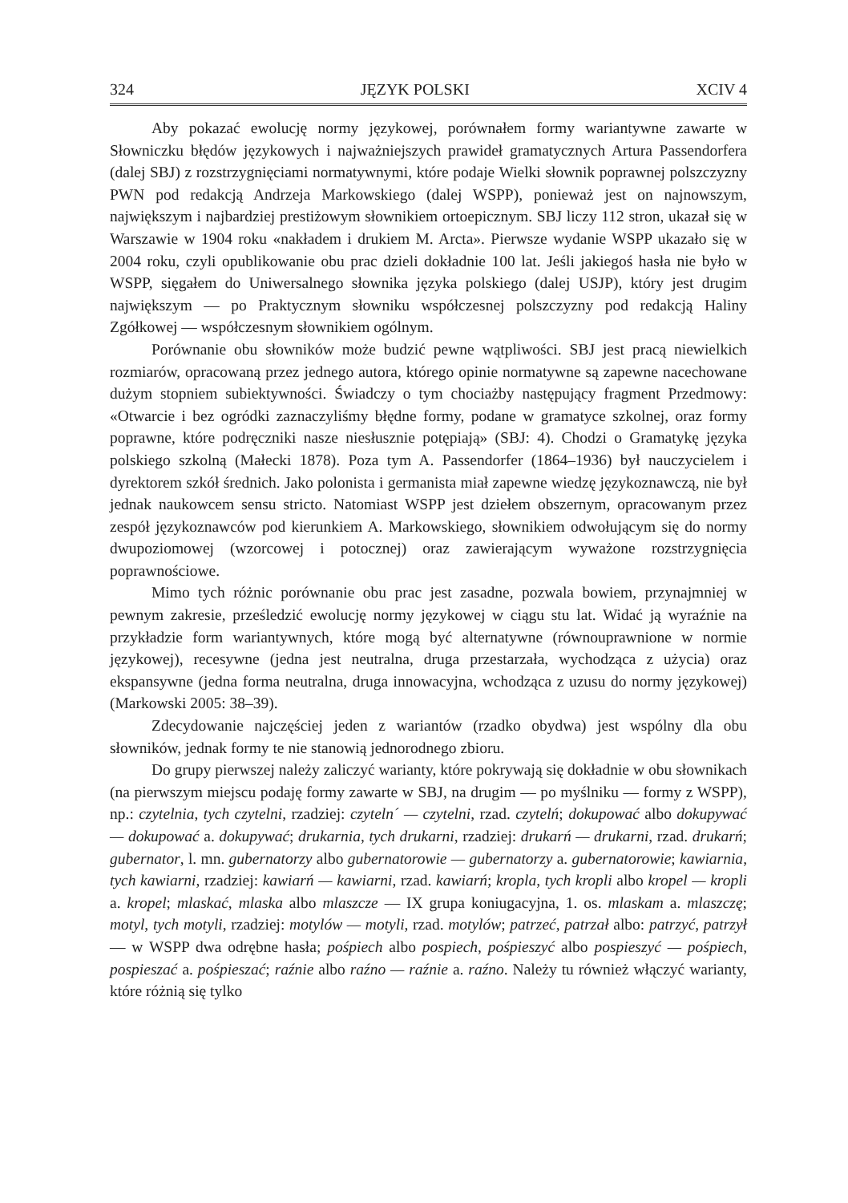324 JĘZYK POLSKI XCIV 4
Aby pokazać ewolucję normy językowej, porównałem formy wariantywne zawarte w Słowniczku błędów językowych i najważniejszych prawideł gramatycznych Artura Passendorfera (dalej SBJ) z rozstrzygnięciami normatywnymi, które podaje Wielki słownik poprawnej polszczyzny PWN pod redakcją Andrzeja Markowskiego (dalej WSPP), ponieważ jest on najnowszym, największym i najbardziej prestiżowym słownikiem ortoepicznym. SBJ liczy 112 stron, ukazał się w Warszawie w 1904 roku «nakładem i drukiem M. Arcta». Pierwsze wydanie WSPP ukazało się w 2004 roku, czyli opublikowanie obu prac dzieli dokładnie 100 lat. Jeśli jakiegoś hasła nie było w WSPP, sięgałem do Uniwersalnego słownika języka polskiego (dalej USJP), który jest drugim największym — po Praktycznym słowniku współczesnej polszczyzny pod redakcją Haliny Zgółkowej — współczesnym słownikiem ogólnym.
Porównanie obu słowników może budzić pewne wątpliwości. SBJ jest pracą niewielkich rozmiarów, opracowaną przez jednego autora, którego opinie normatywne są zapewne nacechowane dużym stopniem subiektywności. Świadczy o tym chociażby następujący fragment Przedmowy: «Otwarcie i bez ogródki zaznaczyliśmy błędne formy, podane w gramatyce szkolnej, oraz formy poprawne, które podręczniki nasze niesłusznie potępiają» (SBJ: 4). Chodzi o Gramatykę języka polskiego szkolną (Małecki 1878). Poza tym A. Passendorfer (1864–1936) był nauczycielem i dyrektorem szkół średnich. Jako polonista i germanista miał zapewne wiedzę językoznawczą, nie był jednak naukowcem sensu stricto. Natomiast WSPP jest dziełem obszernym, opracowanym przez zespół językoznawców pod kierunkiem A. Markowskiego, słownikiem odwołującym się do normy dwupoziomowej (wzorcowej i potocznej) oraz zawierającym wyważone rozstrzygnięcia poprawnościowe.
Mimo tych różnic porównanie obu prac jest zasadne, pozwala bowiem, przynajmniej w pewnym zakresie, prześledzić ewolucję normy językowej w ciągu stu lat. Widać ją wyraźnie na przykładzie form wariantywnych, które mogą być alternatywne (równouprawnione w normie językowej), recesywne (jedna jest neutralna, druga przestarzała, wychodząca z użycia) oraz ekspansywne (jedna forma neutralna, druga innowacyjna, wchodząca z uzusu do normy językowej) (Markowski 2005: 38–39).
Zdecydowanie najczęściej jeden z wariantów (rzadko obydwa) jest wspólny dla obu słowników, jednak formy te nie stanowią jednorodnego zbioru.
Do grupy pierwszej należy zaliczyć warianty, które pokrywają się dokładnie w obu słownikach (na pierwszym miejscu podaję formy zawarte w SBJ, na drugim — po myślniku — formy z WSPP), np.: czytelnia, tych czytelni, rzadziej: czyteln´ — czytelni, rzad. czytelń; dokupować albo dokupywać — dokupować a. dokupywać; drukarnia, tych drukarni, rzadziej: drukarń — drukarni, rzad. drukarń; gubernator, l. mn. gubernatorzy albo gubernatorowie — gubernatorzy a. gubernatorowie; kawiarnia, tych kawiarni, rzadziej: kawiarń — kawiarni, rzad. kawiarń; kropla, tych kropli albo kropel — kropli a. kropel; mlaskać, mlaska albo mlaszcze — IX grupa koniugacyjna, 1. os. mlaskam a. mlaszczę; motyl, tych motyli, rzadziej: motylów — motyli, rzad. motylów; patrzeć, patrzał albo: patrzyć, patrzył — w WSPP dwa odrębne hasła; pośpiech albo pospiech, pośpieszyć albo pospieszyć — pośpiech, pospieszać a. pośpieszać; raźnie albo raźno — raźnie a. raźno. Należy tu również włączyć warianty, które różnią się tylko